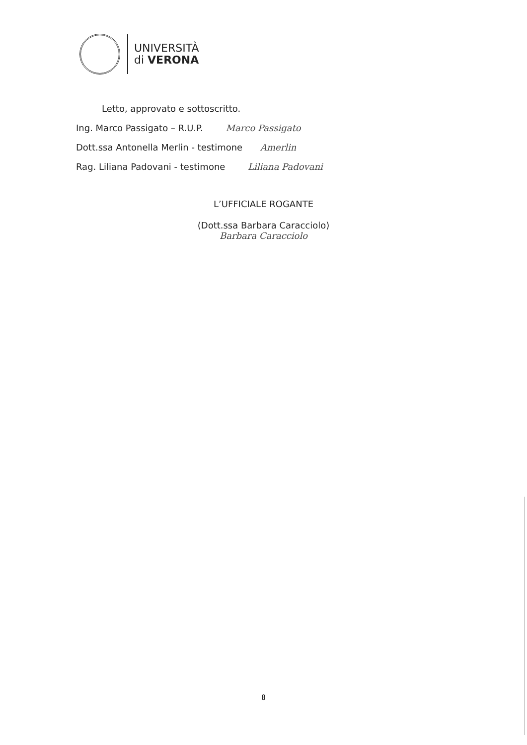UNIVERSITÀ
di VERONA
Letto, approvato e sottoscritto.
Ing. Marco Passigato – R.U.P. Marco Passigato
Dott.ssa Antonella Merlin - testimone Amerlin
Rag. Liliana Padovani - testimone Liliana Padovani
L’UFFICIALE ROGANTE
(Dott.ssa Barbara Caracciolo)
Barbara Caracciolo
8